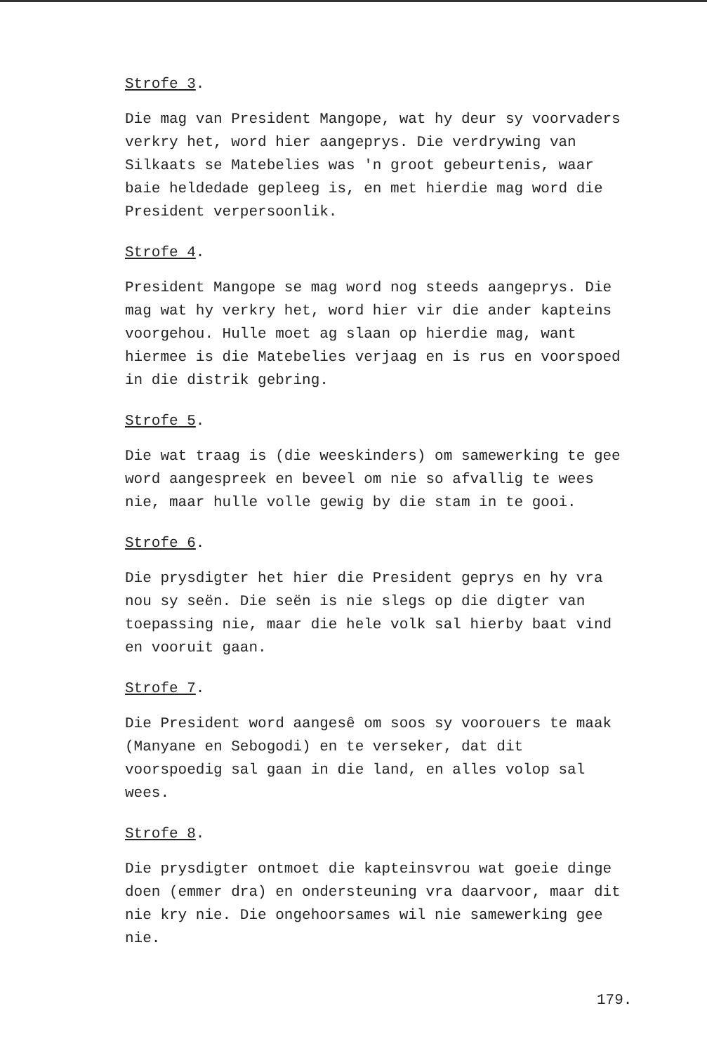Strofe 3.
Die mag van President Mangope, wat hy deur sy voorvaders verkry het, word hier aangeprys. Die verdrywing van Silkaats se Matebelies was 'n groot gebeurtenis, waar baie heldedade gepleeg is, en met hierdie mag word die President verpersoonlik.
Strofe 4.
President Mangope se mag word nog steeds aangeprys. Die mag wat hy verkry het, word hier vir die ander kapteins voorgehou. Hulle moet ag slaan op hierdie mag, want hiermee is die Matebelies verjaag en is rus en voorspoed in die distrik gebring.
Strofe 5.
Die wat traag is (die weeskinders) om samewerking te gee word aangespreek en beveel om nie so afvallig te wees nie, maar hulle volle gewig by die stam in te gooi.
Strofe 6.
Die prysdigter het hier die President geprys en hy vra nou sy seën. Die seën is nie slegs op die digter van toepassing nie, maar die hele volk sal hierby baat vind en vooruit gaan.
Strofe 7.
Die President word aangesê om soos sy voorouers te maak (Manyane en Sebogodi) en te verseker, dat dit voorspoedig sal gaan in die land, en alles volop sal wees.
Strofe 8.
Die prysdigter ontmoet die kapteinsvrou wat goeie dinge doen (emmer dra) en ondersteuning vra daarvoor, maar dit nie kry nie. Die ongehoorsames wil nie samewerking gee nie.
179.